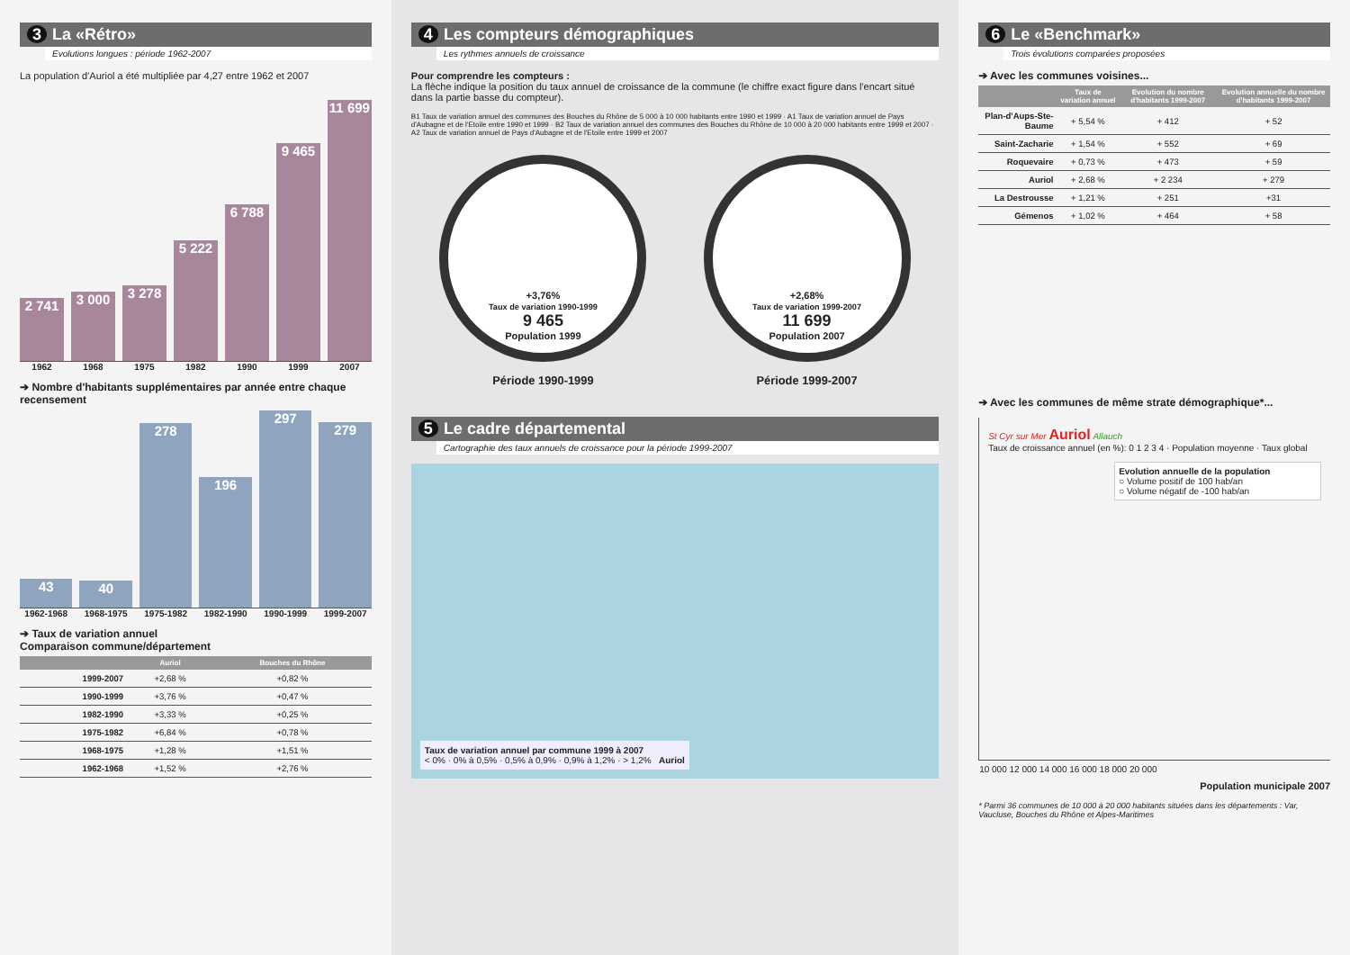3 La «Rétro»
Evolutions longues : période 1962-2007
La population d'Auriol a été multipliée par 4,27 entre 1962 et 2007
2 741
3 000
3 278
5 222
6 788
9 465
11 699
1962 1968 1975 1982 1990 1999 2007
➔ Nombre d'habitants supplémentaires par année entre chaque recensement
43
40
278
196
297
279
1962-1968 1968-1975 1975-1982 1982-1990 1990-1999 1999-2007
➔ Taux de variation annuel
Comparaison commune/département
| | Auriol | Bouches du Rhône |
| --- | --- | --- |
| 1999-2007 | +2,68 % | +0,82 % |
| 1990-1999 | +3,76 % | +0,47 % |
| 1982-1990 | +3,33 % | +0,25 % |
| 1975-1982 | +6,84 % | +0,78 % |
| 1968-1975 | +1,28 % | +1,51 % |
| 1962-1968 | +1,52 % | +2,76 % |
4 Les compteurs démographiques
Les rythmes annuels de croissance
Pour comprendre les compteurs :
La flèche indique la position du taux annuel de croissance de la commune (le chiffre exact figure dans l'encart situé dans la partie basse du compteur).
B1 Taux de variation annuel des communes des Bouches du Rhône de 5 000 à 10 000 habitants entre 1990 et 1999 · A1 Taux de variation annuel de Pays d'Aubagne et de l'Etoile entre 1990 et 1999 · B2 Taux de variation annuel des communes des Bouches du Rhône de 10 000 à 20 000 habitants entre 1999 et 2007 · A2 Taux de variation annuel de Pays d'Aubagne et de l'Etoile entre 1999 et 2007
+3,76%
Taux de variation 1990-1999
9 465
Population 1999
Période 1990-1999
+2,68%
Taux de variation 1999-2007
11 699
Population 2007
Période 1999-2007
5 Le cadre départemental
Cartographie des taux annuels de croissance pour la période 1999-2007
Taux de variation annuel par commune 1999 à 2007
< 0% · 0% à 0,5% · 0,5% à 0,9% · 0,9% à 1,2% · > 1,2% Auriol
6 Le «Benchmark»
Trois évolutions comparées proposées
➔ Avec les communes voisines...
| | Taux de variation annuel | Evolution du nombre d'habitants 1999-2007 | Evolution annuelle du nombre d'habitants 1999-2007 |
| --- | --- | --- | --- |
| Plan-d'Aups-Ste-Baume | + 5,54 % | + 412 | + 52 |
| Saint-Zacharie | + 1,54 % | + 552 | + 69 |
| Roquevaire | + 0,73 % | + 473 | + 59 |
| Auriol | + 2,68 % | + 2 234 | + 279 |
| La Destrousse | + 1,21 % | + 251 | +31 |
| Gémenos | + 1,02 % | + 464 | + 58 |
➔ Avec les communes de même strate démographique*...
St Cyr sur Mer Auriol Allauch
Taux de croissance annuel (en %): 0 1 2 3 4 · Population moyenne · Taux global
Evolution annuelle de la population
○ Volume positif de 100 hab/an
○ Volume négatif de -100 hab/an
10 000 12 000 14 000 16 000 18 000 20 000
Population municipale 2007
* Parmi 36 communes de 10 000 à 20 000 habitants situées dans les départements : Var, Vaucluse, Bouches du Rhône et Alpes-Maritimes